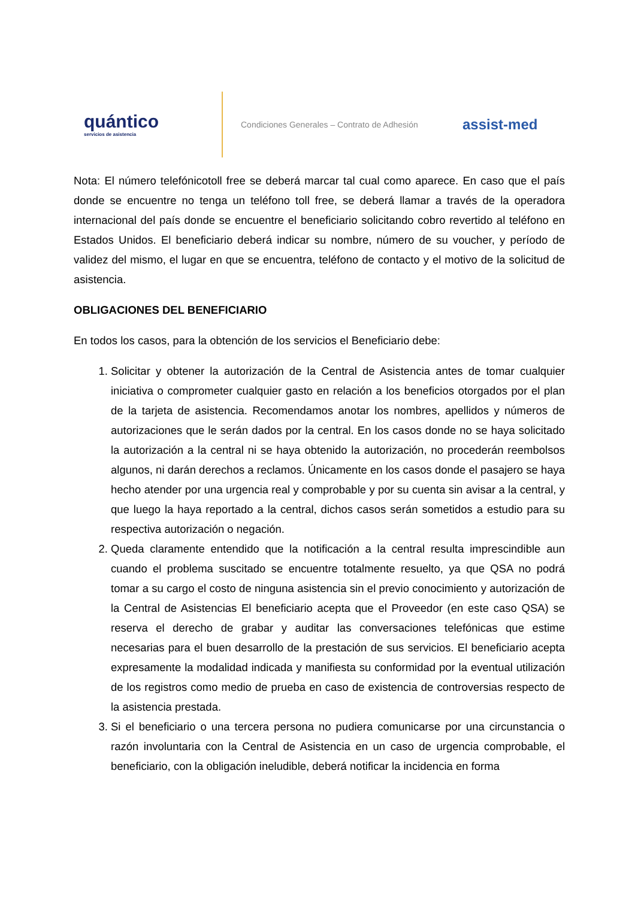quántico
servicios de asistencia
Condiciones Generales – Contrato de Adhesión
assist-med
Nota: El número telefónicotoll free se deberá marcar tal cual como aparece. En caso que el país donde se encuentre no tenga un teléfono toll free, se deberá llamar a través de la operadora internacional del país donde se encuentre el beneficiario solicitando cobro revertido al teléfono en Estados Unidos. El beneficiario deberá indicar su nombre, número de su voucher, y período de validez del mismo, el lugar en que se encuentra, teléfono de contacto y el motivo de la solicitud de asistencia.
OBLIGACIONES DEL BENEFICIARIO
En todos los casos, para la obtención de los servicios el Beneficiario debe:
1. Solicitar y obtener la autorización de la Central de Asistencia antes de tomar cualquier iniciativa o comprometer cualquier gasto en relación a los beneficios otorgados por el plan de la tarjeta de asistencia. Recomendamos anotar los nombres, apellidos y números de autorizaciones que le serán dados por la central. En los casos donde no se haya solicitado la autorización a la central ni se haya obtenido la autorización, no procederán reembolsos algunos, ni darán derechos a reclamos. Únicamente en los casos donde el pasajero se haya hecho atender por una urgencia real y comprobable y por su cuenta sin avisar a la central, y que luego la haya reportado a la central, dichos casos serán sometidos a estudio para su respectiva autorización o negación.
2. Queda claramente entendido que la notificación a la central resulta imprescindible aun cuando el problema suscitado se encuentre totalmente resuelto, ya que QSA no podrá tomar a su cargo el costo de ninguna asistencia sin el previo conocimiento y autorización de la Central de Asistencias El beneficiario acepta que el Proveedor (en este caso QSA) se reserva el derecho de grabar y auditar las conversaciones telefónicas que estime necesarias para el buen desarrollo de la prestación de sus servicios. El beneficiario acepta expresamente la modalidad indicada y manifiesta su conformidad por la eventual utilización de los registros como medio de prueba en caso de existencia de controversias respecto de la asistencia prestada.
3. Si el beneficiario o una tercera persona no pudiera comunicarse por una circunstancia o razón involuntaria con la Central de Asistencia en un caso de urgencia comprobable, el beneficiario, con la obligación ineludible, deberá notificar la incidencia en forma